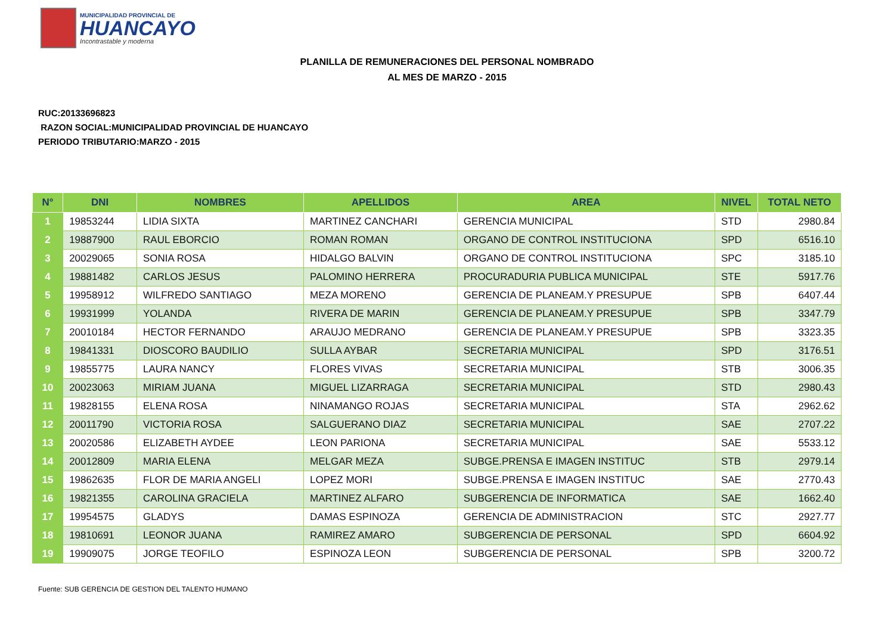MUNICIPALIDAD PROVINCIAL DE
HUANCAYO
Incontrastable y moderna
PLANILLA DE REMUNERACIONES DEL PERSONAL NOMBRADO
AL MES DE MARZO - 2015
RUC:20133696823
RAZON SOCIAL:MUNICIPALIDAD PROVINCIAL DE HUANCAYO
PERIODO TRIBUTARIO:MARZO - 2015
| N° | DNI | NOMBRES | APELLIDOS | AREA | NIVEL | TOTAL NETO |
| --- | --- | --- | --- | --- | --- | --- |
| 1 | 19853244 | LIDIA SIXTA | MARTINEZ CANCHARI | GERENCIA MUNICIPAL | STD | 2980.84 |
| 2 | 19887900 | RAUL EBORCIO | ROMAN ROMAN | ORGANO DE CONTROL INSTITUCIONA | SPD | 6516.10 |
| 3 | 20029065 | SONIA ROSA | HIDALGO BALVIN | ORGANO DE CONTROL INSTITUCIONA | SPC | 3185.10 |
| 4 | 19881482 | CARLOS JESUS | PALOMINO HERRERA | PROCURADURIA PUBLICA MUNICIPAL | STE | 5917.76 |
| 5 | 19958912 | WILFREDO SANTIAGO | MEZA MORENO | GERENCIA DE PLANEAM.Y PRESUPUE | SPB | 6407.44 |
| 6 | 19931999 | YOLANDA | RIVERA DE MARIN | GERENCIA DE PLANEAM.Y PRESUPUE | SPB | 3347.79 |
| 7 | 20010184 | HECTOR FERNANDO | ARAUJO MEDRANO | GERENCIA DE PLANEAM.Y PRESUPUE | SPB | 3323.35 |
| 8 | 19841331 | DIOSCORO BAUDILIO | SULLA AYBAR | SECRETARIA MUNICIPAL | SPD | 3176.51 |
| 9 | 19855775 | LAURA NANCY | FLORES VIVAS | SECRETARIA MUNICIPAL | STB | 3006.35 |
| 10 | 20023063 | MIRIAM JUANA | MIGUEL LIZARRAGA | SECRETARIA MUNICIPAL | STD | 2980.43 |
| 11 | 19828155 | ELENA ROSA | NINAMANGO ROJAS | SECRETARIA MUNICIPAL | STA | 2962.62 |
| 12 | 20011790 | VICTORIA ROSA | SALGUERANO DIAZ | SECRETARIA MUNICIPAL | SAE | 2707.22 |
| 13 | 20020586 | ELIZABETH AYDEE | LEON PARIONA | SECRETARIA MUNICIPAL | SAE | 5533.12 |
| 14 | 20012809 | MARIA ELENA | MELGAR MEZA | SUBGE.PRENSA E IMAGEN INSTITUC | STB | 2979.14 |
| 15 | 19862635 | FLOR DE MARIA ANGELI | LOPEZ MORI | SUBGE.PRENSA E IMAGEN INSTITUC | SAE | 2770.43 |
| 16 | 19821355 | CAROLINA GRACIELA | MARTINEZ ALFARO | SUBGERENCIA DE INFORMATICA | SAE | 1662.40 |
| 17 | 19954575 | GLADYS | DAMAS ESPINOZA | GERENCIA DE ADMINISTRACION | STC | 2927.77 |
| 18 | 19810691 | LEONOR JUANA | RAMIREZ AMARO | SUBGERENCIA DE PERSONAL | SPD | 6604.92 |
| 19 | 19909075 | JORGE TEOFILO | ESPINOZA LEON | SUBGERENCIA DE PERSONAL | SPB | 3200.72 |
Fuente: SUB GERENCIA DE GESTION DEL TALENTO HUMANO